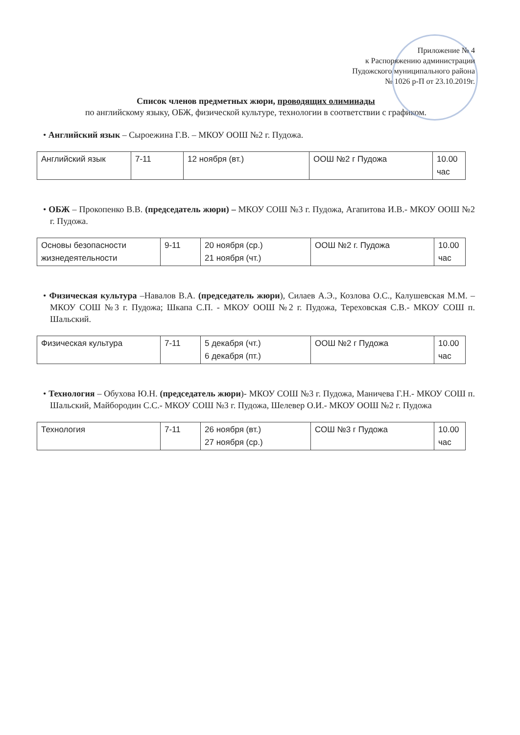Приложение № 4
к Распоряжению администрации
Пудожского муниципального района
№ 1026 р-П от 23.10.2019г.
Список членов предметных жюри, проводящих олимииады
по английскому языку, ОБЖ, физической культуре, технологии в соответствии с графиком.
• Английский язык – Сыроежина Г.В. – МКОУ ООШ №2 г. Пудожа.
| Английский язык | 7-11 | 12 ноября (вт.) | ООШ №2 г Пудожа | 10.00 час |
• ОБЖ – Прокопенко В.В. (председатель жюри) – МКОУ СОШ №3 г. Пудожа, Агапитова И.В.- МКОУ ООШ №2 г. Пудожа.
| Основы безопасности жизнедеятельности | 9-11 | 20 ноября (ср.) 21 ноября (чт.) | ООШ №2 г. Пудожа | 10.00 час |
• Физическая культура –Навалов В.А. (председатель жюри), Силаев А.Э., Козлова О.С., Калушевская М.М. – МКОУ СОШ №3 г. Пудожа; Шкапа С.П. - МКОУ ООШ №2 г. Пудожа, Тереховская С.В.- МКОУ СОШ п. Шальский.
| Физическая культура | 7-11 | 5 декабря (чт.) 6 декабря (пт.) | ООШ №2 г Пудожа | 10.00 час |
• Технология – Обухова Ю.Н. (председатель жюри)- МКОУ СОШ №3 г. Пудожа, Маничева Г.Н.- МКОУ СОШ п. Шальский, Майбородин С.С.- МКОУ СОШ №3 г. Пудожа, Шелевер О.И.- МКОУ ООШ №2 г. Пудожа
| Технология | 7-11 | 26 ноября (вт.) 27 ноября (ср.) | СОШ №3 г Пудожа | 10.00 час |